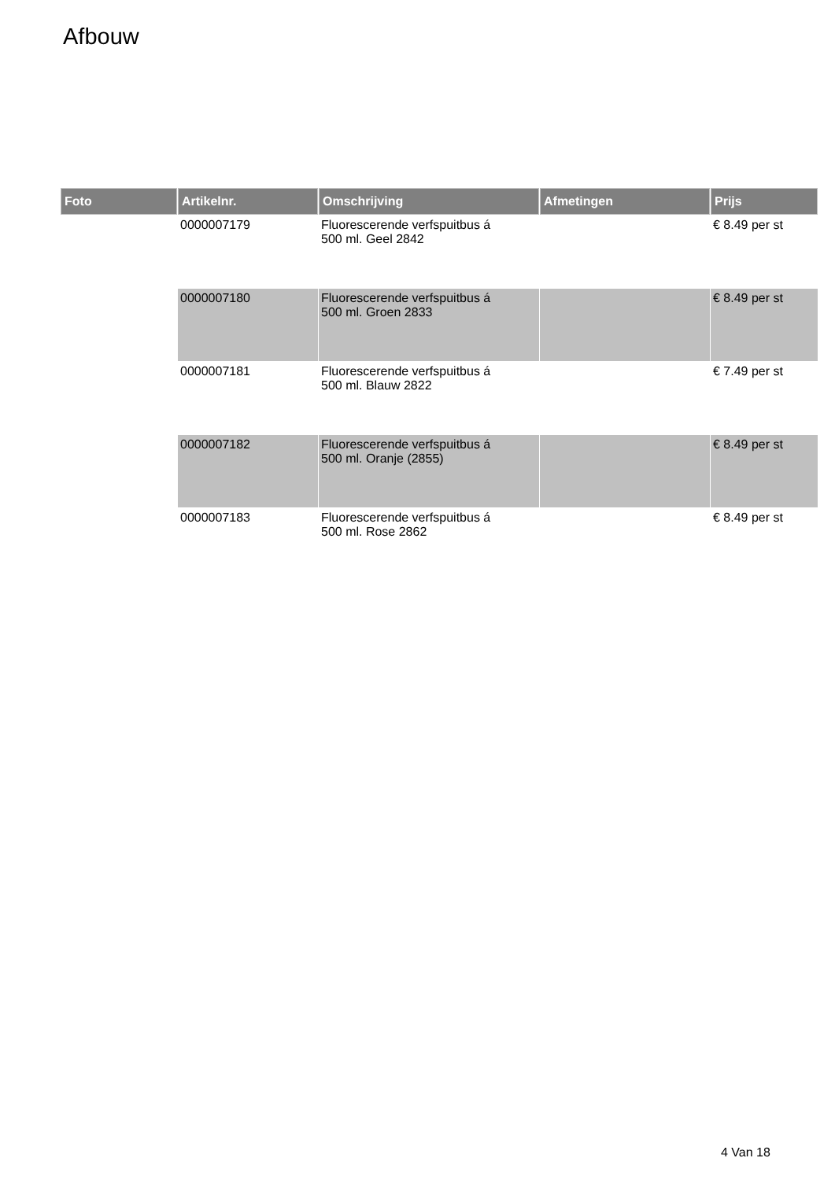Afbouw
| Foto | Artikelnr. | Omschrijving | Afmetingen | Prijs |
| --- | --- | --- | --- | --- |
| | 0000007179 | Fluorescerende verfspuitbus á 500 ml. Geel 2842 | | € 8.49 per st |
| | 0000007180 | Fluorescerende verfspuitbus á 500 ml. Groen 2833 | | € 8.49 per st |
| | 0000007181 | Fluorescerende verfspuitbus á 500 ml. Blauw 2822 | | € 7.49 per st |
| | 0000007182 | Fluorescerende verfspuitbus á 500 ml. Oranje (2855) | | € 8.49 per st |
| | 0000007183 | Fluorescerende verfspuitbus á 500 ml. Rose 2862 | | € 8.49 per st |
4 Van 18